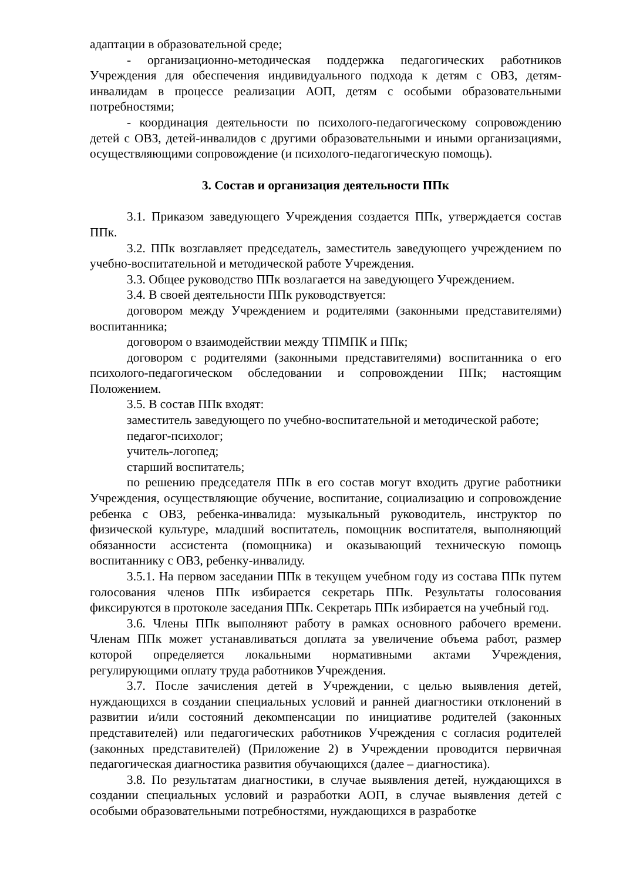адаптации в образовательной среде;
- организационно-методическая поддержка педагогических работников Учреждения для обеспечения индивидуального подхода к детям с ОВЗ, детям-инвалидам в процессе реализации АОП, детям с особыми образовательными потребностями;
- координация деятельности по психолого-педагогическому сопровождению детей с ОВЗ, детей-инвалидов с другими образовательными и иными организациями, осуществляющими сопровождение (и психолого-педагогическую помощь).
3. Состав и организация деятельности ППк
3.1. Приказом заведующего Учреждения создается ППк, утверждается состав ППк.
3.2. ППк возглавляет председатель, заместитель заведующего учреждением по учебно-воспитательной и методической работе Учреждения.
3.3. Общее руководство ППк возлагается на заведующего Учреждением.
3.4. В своей деятельности ППк руководствуется:
договором между Учреждением и родителями (законными представителями) воспитанника;
договором о взаимодействии между ТПМПК и ППк;
договором с родителями (законными представителями) воспитанника о его психолого-педагогическом обследовании и сопровождении ППк; настоящим Положением.
3.5. В состав ППк входят:
заместитель заведующего по учебно-воспитательной и методической работе;
педагог-психолог;
учитель-логопед;
старший воспитатель;
по решению председателя ППк в его состав могут входить другие работники Учреждения, осуществляющие обучение, воспитание, социализацию и сопровождение ребенка с ОВЗ, ребенка-инвалида: музыкальный руководитель, инструктор по физической культуре, младший воспитатель, помощник воспитателя, выполняющий обязанности ассистента (помощника) и оказывающий техническую помощь воспитаннику с ОВЗ, ребенку-инвалиду.
3.5.1. На первом заседании ППк в текущем учебном году из состава ППк путем голосования членов ППк избирается секретарь ППк. Результаты голосования фиксируются в протоколе заседания ППк. Секретарь ППк избирается на учебный год.
3.6. Члены ППк выполняют работу в рамках основного рабочего времени. Членам ППк может устанавливаться доплата за увеличение объема работ, размер которой определяется локальными нормативными актами Учреждения, регулирующими оплату труда работников Учреждения.
3.7. После зачисления детей в Учреждении, с целью выявления детей, нуждающихся в создании специальных условий и ранней диагностики отклонений в развитии и/или состояний декомпенсации по инициативе родителей (законных представителей) или педагогических работников Учреждения с согласия родителей (законных представителей) (Приложение 2) в Учреждении проводится первичная педагогическая диагностика развития обучающихся (далее – диагностика).
3.8. По результатам диагностики, в случае выявления детей, нуждающихся в создании специальных условий и разработки АОП, в случае выявления детей с особыми образовательными потребностями, нуждающихся в разработке